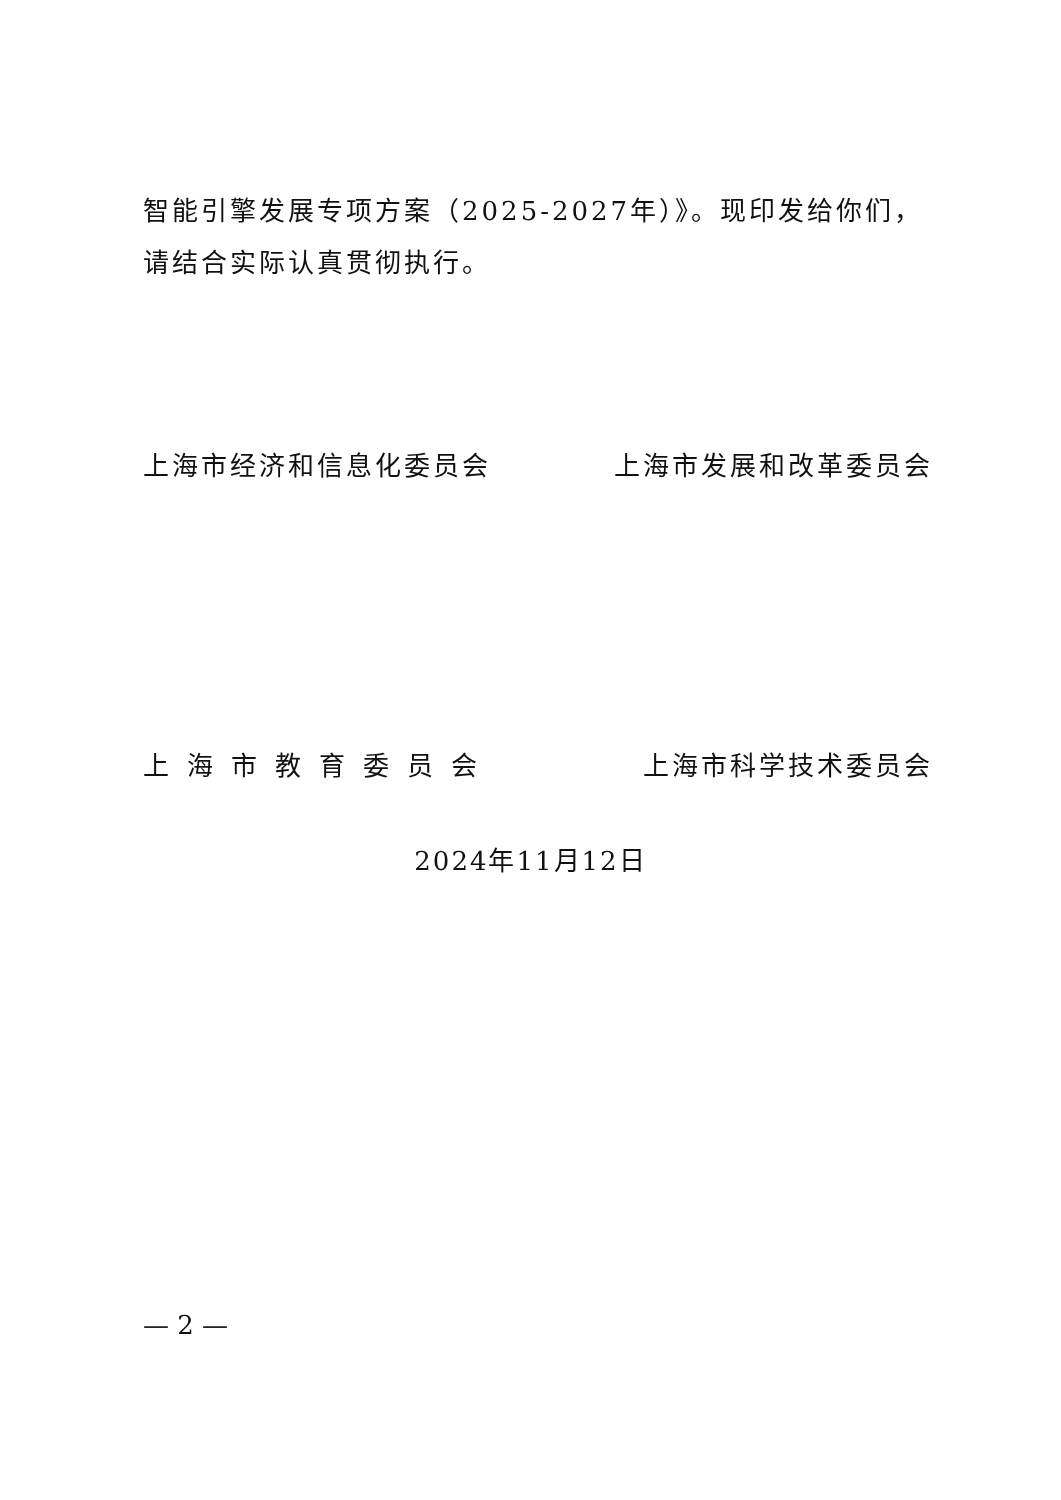智能引擎发展专项方案（2025-2027年）》。现印发给你们，请结合实际认真贯彻执行。
上海市经济和信息化委员会 上海市发展和改革委员会
上海市教育委员会 上海市科学技术委员会
2024年11月12日
— 2 —